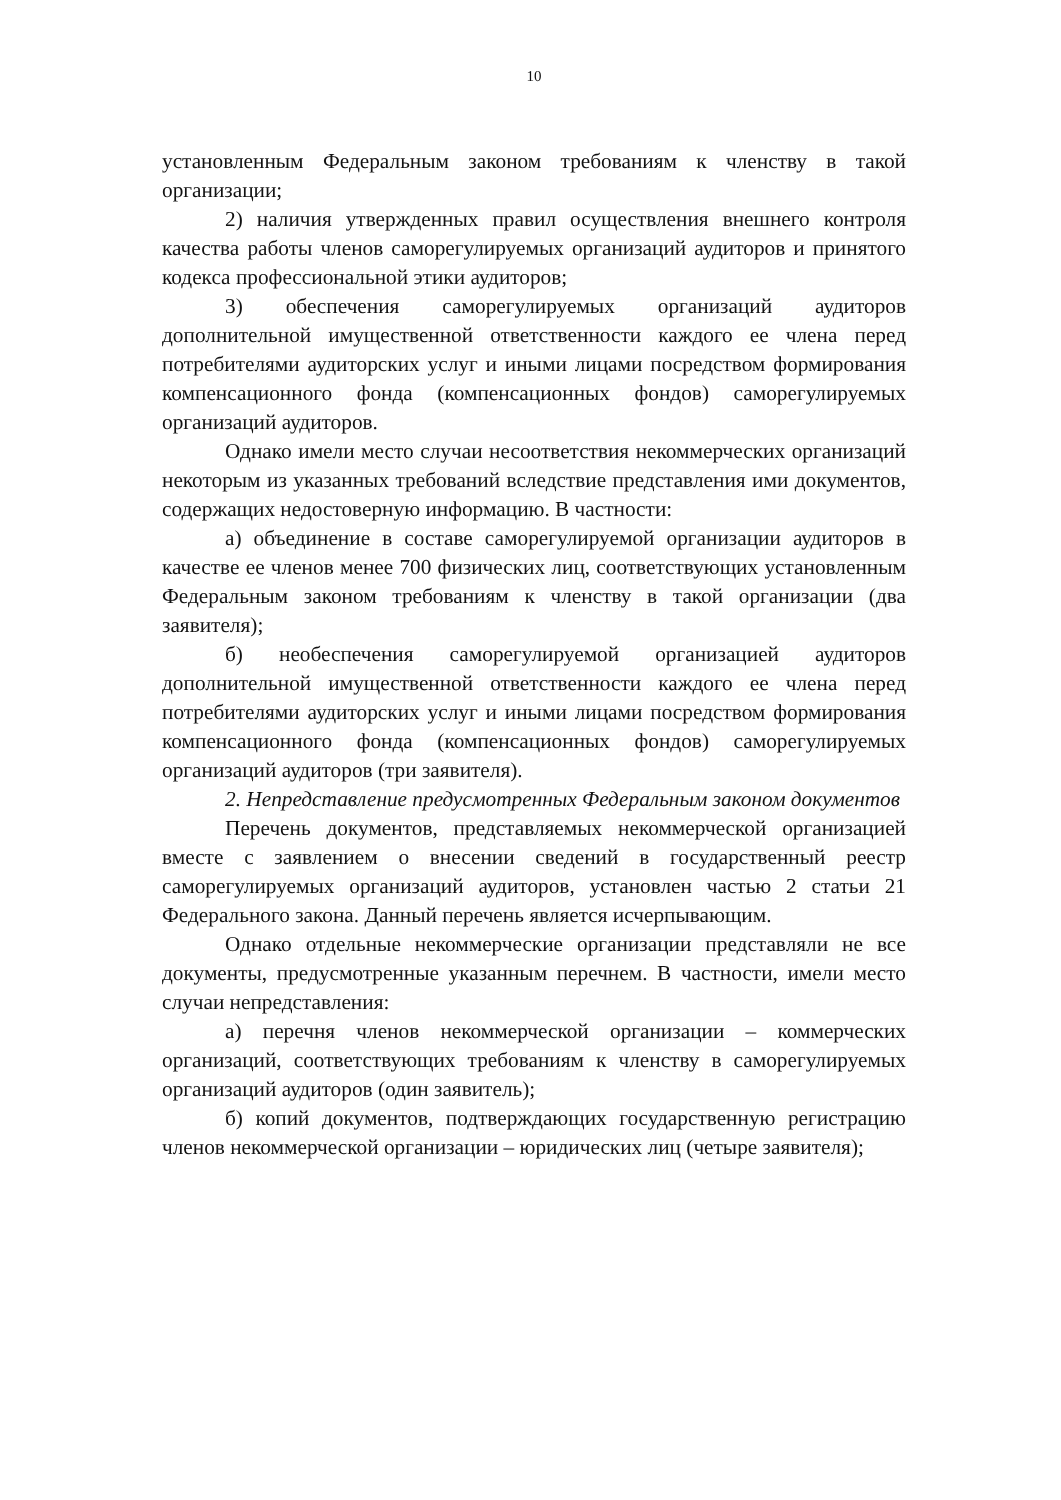10
установленным Федеральным законом требованиям к членству в такой организации;
2) наличия утвержденных правил осуществления внешнего контроля качества работы членов саморегулируемых организаций аудиторов и принятого кодекса профессиональной этики аудиторов;
3) обеспечения саморегулируемых организаций аудиторов дополнительной имущественной ответственности каждого ее члена перед потребителями аудиторских услуг и иными лицами посредством формирования компенсационного фонда (компенсационных фондов) саморегулируемых организаций аудиторов.
Однако имели место случаи несоответствия некоммерческих организаций некоторым из указанных требований вследствие представления ими документов, содержащих недостоверную информацию. В частности:
а) объединение в составе саморегулируемой организации аудиторов в качестве ее членов менее 700 физических лиц, соответствующих установленным Федеральным законом требованиям к членству в такой организации (два заявителя);
б) необеспечения саморегулируемой организацией аудиторов дополнительной имущественной ответственности каждого ее члена перед потребителями аудиторских услуг и иными лицами посредством формирования компенсационного фонда (компенсационных фондов) саморегулируемых организаций аудиторов (три заявителя).
2. Непредставление предусмотренных Федеральным законом документов
Перечень документов, представляемых некоммерческой организацией вместе с заявлением о внесении сведений в государственный реестр саморегулируемых организаций аудиторов, установлен частью 2 статьи 21 Федерального закона. Данный перечень является исчерпывающим.
Однако отдельные некоммерческие организации представляли не все документы, предусмотренные указанным перечнем. В частности, имели место случаи непредставления:
а) перечня членов некоммерческой организации – коммерческих организаций, соответствующих требованиям к членству в саморегулируемых организаций аудиторов (один заявитель);
б) копий документов, подтверждающих государственную регистрацию членов некоммерческой организации – юридических лиц (четыре заявителя);